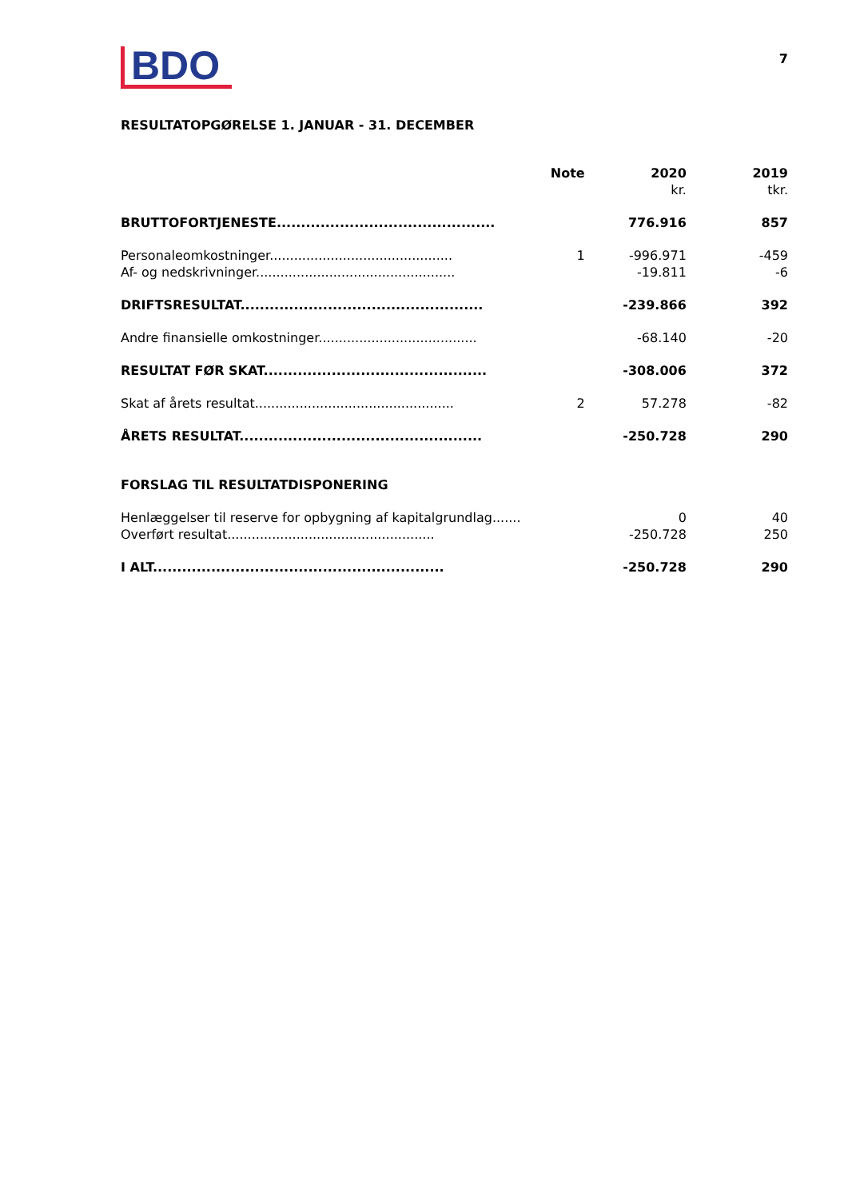BDO
7
RESULTATOPGØRELSE 1. JANUAR - 31. DECEMBER
| | Note | 2020 | 2019 |
| --- | --- | --- | --- |
| | | kr. | tkr. |
| BRUTTOFORTJENESTE............................................. | | 776.916 | 857 |
| Personaleomkostninger............................................. | 1 | -996.971 | -459 |
| Af- og nedskrivninger................................................. | | -19.811 | -6 |
| DRIFTSRESULTAT.................................................. | | -239.866 | 392 |
| Andre finansielle omkostninger....................................... | | -68.140 | -20 |
| RESULTAT FØR SKAT.............................................. | | -308.006 | 372 |
| Skat af årets resultat................................................. | 2 | 57.278 | -82 |
| ÅRETS RESULTAT.................................................. | | -250.728 | 290 |
| FORSLAG TIL RESULTATDISPONERING | | | |
| Henlæggelser til reserve for opbygning af kapitalgrundlag....... | | 0 | 40 |
| Overført resultat................................................... | | -250.728 | 250 |
| I ALT............................................................ | | -250.728 | 290 |